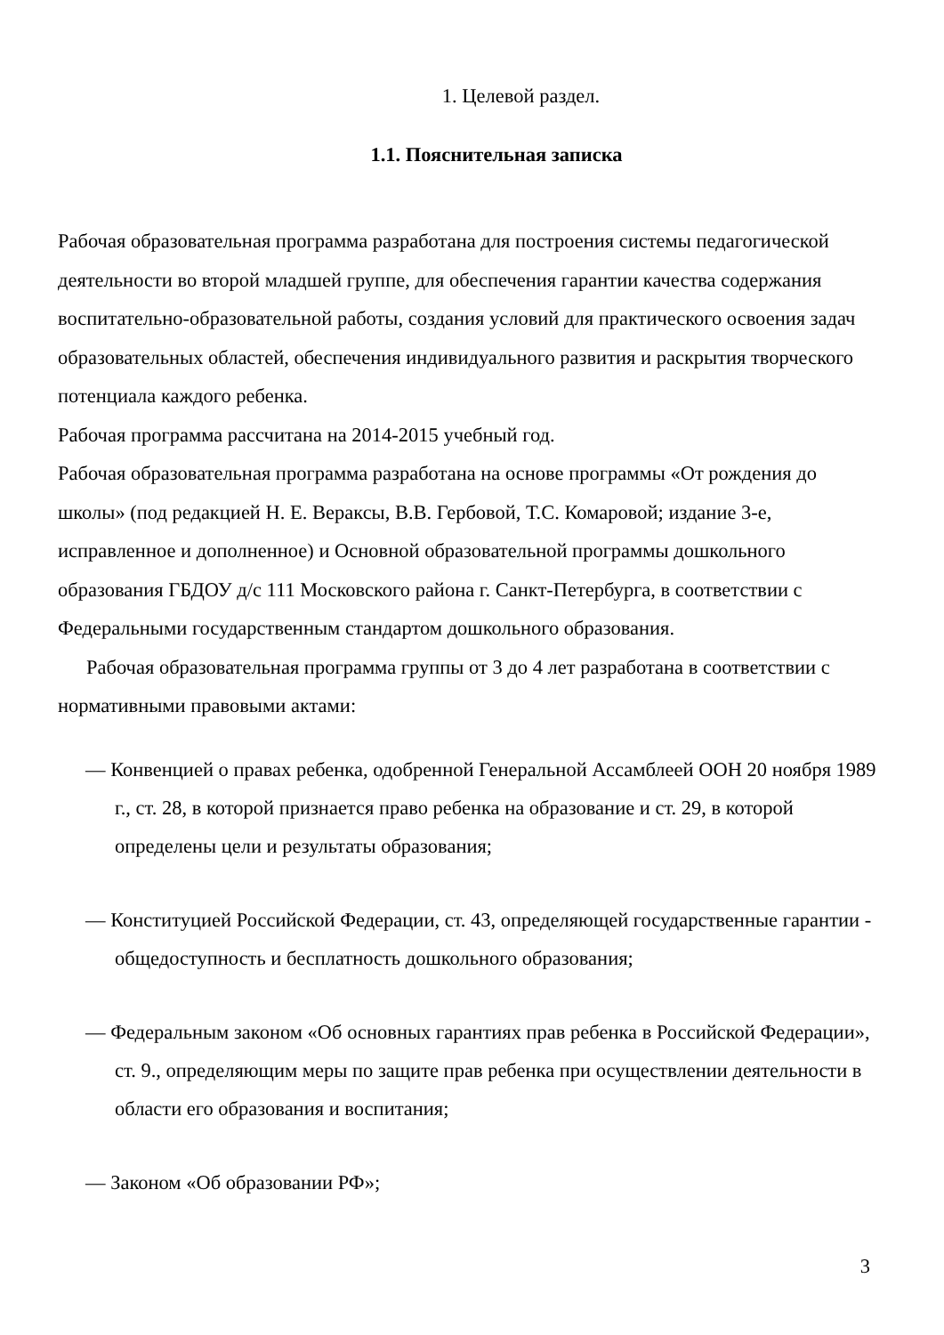1. Целевой раздел.
1.1. Пояснительная записка
Рабочая образовательная программа разработана для построения системы педагогической деятельности во второй младшей группе, для обеспечения гарантии качества содержания воспитательно-образовательной работы, создания условий для практического освоения задач образовательных областей, обеспечения индивидуального развития и раскрытия творческого потенциала каждого ребенка.
Рабочая программа рассчитана на 2014-2015 учебный год.
Рабочая образовательная программа разработана на основе программы «От рождения до школы» (под редакцией Н. Е. Вераксы, В.В. Гербовой, Т.С. Комаровой; издание 3-е, исправленное и дополненное) и Основной образовательной программы дошкольного образования ГБДОУ д/с 111 Московского района г. Санкт-Петербурга, в соответствии с Федеральными государственным стандартом дошкольного образования.
Рабочая образовательная программа группы от 3 до 4 лет разработана в соответствии с нормативными правовыми актами:
— Конвенцией о правах ребенка, одобренной Генеральной Ассамблеей ООН 20 ноября 1989 г., ст. 28, в которой признается право ребенка на образование и ст. 29, в которой определены цели и результаты образования;
— Конституцией Российской Федерации, ст. 43, определяющей государственные гарантии - общедоступность и бесплатность дошкольного образования;
— Федеральным законом «Об основных гарантиях прав ребенка в Российской Федерации», ст. 9., определяющим меры по защите прав ребенка при осуществлении деятельности в области его образования и воспитания;
— Законом «Об образовании РФ»;
3